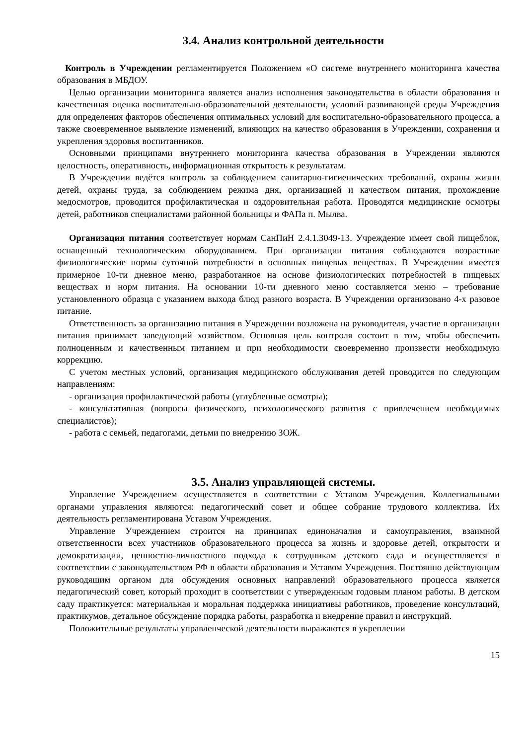3.4. Анализ контрольной деятельности
Контроль в Учреждении регламентируется Положением «О системе внутреннего мониторинга качества образования в МБДОУ.
Целью организации мониторинга является анализ исполнения законодательства в области образования и качественная оценка воспитательно-образовательной деятельности, условий развивающей среды Учреждения для определения факторов обеспечения оптимальных условий для воспитательно-образовательного процесса, а также своевременное выявление изменений, влияющих на качество образования в Учреждении, сохранения и укрепления здоровья воспитанников.
Основными принципами внутреннего мониторинга качества образования в Учреждении являются целостность, оперативность, информационная открытость к результатам.
В Учреждении ведётся контроль за соблюдением санитарно-гигиенических требований, охраны жизни детей, охраны труда, за соблюдением режима дня, организацией и качеством питания, прохождение медосмотров, проводится профилактическая и оздоровительная работа. Проводятся медицинские осмотры детей, работников специалистами районной больницы и ФАПа п. Мылва.
Организация питания соответствует нормам СанПиН 2.4.1.3049-13. Учреждение имеет свой пищеблок, оснащенный технологическим оборудованием. При организации питания соблюдаются возрастные физиологические нормы суточной потребности в основных пищевых веществах. В Учреждении имеется примерное 10-ти дневное меню, разработанное на основе физиологических потребностей в пищевых веществах и норм питания. На основании 10-ти дневного меню составляется меню – требование установленного образца с указанием выхода блюд разного возраста. В Учреждении организовано 4-х разовое питание.
Ответственность за организацию питания в Учреждении возложена на руководителя, участие в организации питания принимает заведующий хозяйством. Основная цель контроля состоит в том, чтобы обеспечить полноценным и качественным питанием и при необходимости своевременно произвести необходимую коррекцию.
С учетом местных условий, организация медицинского обслуживания детей проводится по следующим направлениям:
- организация профилактической работы (углубленные осмотры);
- консультативная (вопросы физического, психологического развития с привлечением необходимых специалистов);
- работа с семьей, педагогами, детьми по внедрению ЗОЖ.
3.5. Анализ управляющей системы.
Управление Учреждением осуществляется в соответствии с Уставом Учреждения. Коллегиальными органами управления являются: педагогический совет и общее собрание трудового коллектива. Их деятельность регламентирована Уставом Учреждения.
Управление Учреждением строится на принципах единоначалия и самоуправления, взаимной ответственности всех участников образовательного процесса за жизнь и здоровье детей, открытости и демократизации, ценностно-личностного подхода к сотрудникам детского сада и осуществляется в соответствии с законодательством РФ в области образования и Уставом Учреждения. Постоянно действующим руководящим органом для обсуждения основных направлений образовательного процесса является педагогический совет, который проходит в соответствии с утвержденным годовым планом работы. В детском саду практикуется: материальная и моральная поддержка инициативы работников, проведение консультаций, практикумов, детальное обсуждение порядка работы, разработка и внедрение правил и инструкций.
Положительные результаты управленческой деятельности выражаются в укреплении
15